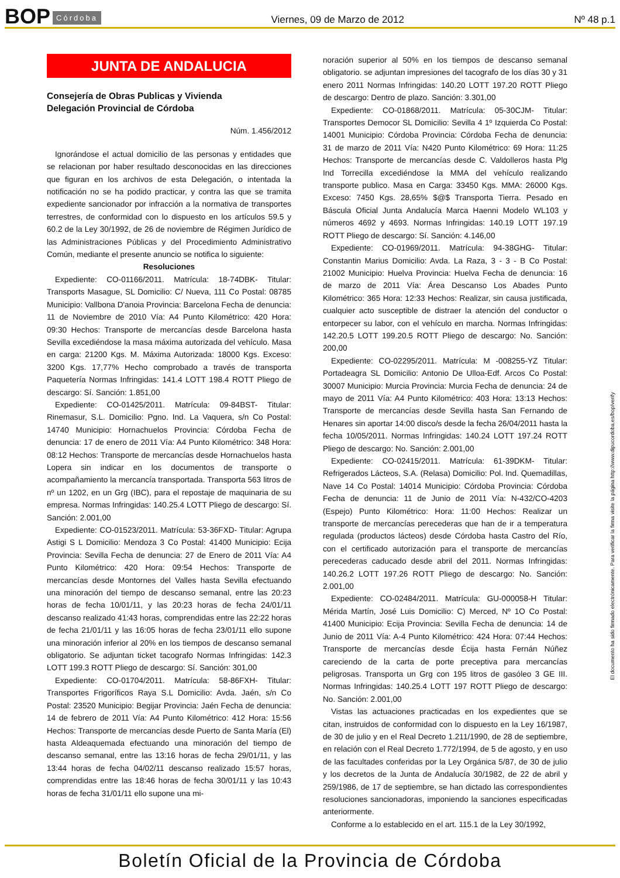BOP Córdoba Viernes, 09 de Marzo de 2012 Nº 48 p.1
JUNTA DE ANDALUCIA
Consejería de Obras Publicas y Vivienda
Delegación Provincial de Córdoba
Núm. 1.456/2012
Ignorándose el actual domicilio de las personas y entidades que se relacionan por haber resultado desconocidas en las direcciones que figuran en los archivos de esta Delegación, o intentada la notificación no se ha podido practicar, y contra las que se tramita expediente sancionador por infracción a la normativa de transportes terrestres, de conformidad con lo dispuesto en los artículos 59.5 y 60.2 de la Ley 30/1992, de 26 de noviembre de Régimen Jurídico de las Administraciones Públicas y del Procedimiento Administrativo Común, mediante el presente anuncio se notifica lo siguiente:
Resoluciones
Expediente: CO-01166/2011. Matrícula: 18-74DBK- Titular: Transports Masague, SL Domicilio: C/ Nueva, 111 Co Postal: 08785 Municipio: Vallbona D'anoia Provincia: Barcelona Fecha de denuncia: 11 de Noviembre de 2010 Vía: A4 Punto Kilométrico: 420 Hora: 09:30 Hechos: Transporte de mercancías desde Barcelona hasta Sevilla excediéndose la masa máxima autorizada del vehículo. Masa en carga: 21200 Kgs. M. Máxima Autorizada: 18000 Kgs. Exceso: 3200 Kgs. 17,77% Hecho comprobado a través de transporta Paquetería Normas Infringidas: 141.4 LOTT 198.4 ROTT Pliego de descargo: Sí. Sanción: 1.851,00
Expediente: CO-01425/2011. Matrícula: 09-84BST- Titular: Rinemasur, S.L. Domicilio: Pgno. Ind. La Vaquera, s/n Co Postal: 14740 Municipio: Hornachuelos Provincia: Córdoba Fecha de denuncia: 17 de enero de 2011 Vía: A4 Punto Kilométrico: 348 Hora: 08:12 Hechos: Transporte de mercancías desde Hornachuelos hasta Lopera sin indicar en los documentos de transporte o acompañamiento la mercancía transportada. Transporta 563 litros de nº un 1202, en un Grg (IBC), para el repostaje de maquinaria de su empresa. Normas Infringidas: 140.25.4 LOTT Pliego de descargo: Sí. Sanción: 2.001,00
Expediente: CO-01523/2011. Matrícula: 53-36FXD- Titular: Agrupa Astigi S L Domicilio: Mendoza 3 Co Postal: 41400 Municipio: Ecija Provincia: Sevilla Fecha de denuncia: 27 de Enero de 2011 Vía: A4 Punto Kilométrico: 420 Hora: 09:54 Hechos: Transporte de mercancías desde Montornes del Valles hasta Sevilla efectuando una minoración del tiempo de descanso semanal, entre las 20:23 horas de fecha 10/01/11, y las 20:23 horas de fecha 24/01/11 descanso realizado 41:43 horas, comprendidas entre las 22:22 horas de fecha 21/01/11 y las 16:05 horas de fecha 23/01/11 ello supone una minoración inferior al 20% en los tiempos de descanso semanal obligatorio. Se adjuntan ticket tacografo Normas Infringidas: 142.3 LOTT 199.3 ROTT Pliego de descargo: Sí. Sanción: 301,00
Expediente: CO-01704/2011. Matrícula: 58-86FXH- Titular: Transportes Frigoríficos Raya S.L Domicilio: Avda. Jaén, s/n Co Postal: 23520 Municipio: Begijar Provincia: Jaén Fecha de denuncia: 14 de febrero de 2011 Vía: A4 Punto Kilométrico: 412 Hora: 15:56 Hechos: Transporte de mercancías desde Puerto de Santa María (El) hasta Aldeaquemada efectuando una minoración del tiempo de descanso semanal, entre las 13:16 horas de fecha 29/01/11, y las 13:44 horas de fecha 04/02/11 descanso realizado 15:57 horas, comprendidas entre las 18:46 horas de fecha 30/01/11 y las 10:43 horas de fecha 31/01/11 ello supone una mi-
noración superior al 50% en los tiempos de descanso semanal obligatorio. se adjuntan impresiones del tacografo de los días 30 y 31 enero 2011 Normas Infringidas: 140.20 LOTT 197.20 ROTT Pliego de descargo: Dentro de plazo. Sanción: 3.301,00
Expediente: CO-01868/2011. Matrícula: 05-30CJM- Titular: Transportes Democor SL Domicilio: Sevilla 4 1º Izquierda Co Postal: 14001 Municipio: Córdoba Provincia: Córdoba Fecha de denuncia: 31 de marzo de 2011 Vía: N420 Punto Kilométrico: 69 Hora: 11:25 Hechos: Transporte de mercancías desde C. Valdolleros hasta Plg Ind Torrecilla excediéndose la MMA del vehículo realizando transporte publico. Masa en Carga: 33450 Kgs. MMA: 26000 Kgs. Exceso: 7450 Kgs. 28,65% $@$ Transporta Tierra. Pesado en Báscula Oficial Junta Andalucía Marca Haenni Modelo WL103 y números 4692 y 4693. Normas Infringidas: 140.19 LOTT 197.19 ROTT Pliego de descargo: Sí. Sanción: 4.146,00
Expediente: CO-01969/2011. Matrícula: 94-38GHG- Titular: Constantin Marius Domicilio: Avda. La Raza, 3 - 3 - B Co Postal: 21002 Municipio: Huelva Provincia: Huelva Fecha de denuncia: 16 de marzo de 2011 Vía: Área Descanso Los Abades Punto Kilométrico: 365 Hora: 12:33 Hechos: Realizar, sin causa justificada, cualquier acto susceptible de distraer la atención del conductor o entorpecer su labor, con el vehículo en marcha. Normas Infringidas: 142.20.5 LOTT 199.20.5 ROTT Pliego de descargo: No. Sanción: 200,00
Expediente: CO-02295/2011. Matrícula: M -008255-YZ Titular: Portadeagra SL Domicilio: Antonio De Ulloa-Edf. Arcos Co Postal: 30007 Municipio: Murcia Provincia: Murcia Fecha de denuncia: 24 de mayo de 2011 Vía: A4 Punto Kilométrico: 403 Hora: 13:13 Hechos: Transporte de mercancías desde Sevilla hasta San Fernando de Henares sin aportar 14:00 disco/s desde la fecha 26/04/2011 hasta la fecha 10/05/2011. Normas Infringidas: 140.24 LOTT 197.24 ROTT Pliego de descargo: No. Sanción: 2.001,00
Expediente: CO-02415/2011. Matrícula: 61-39DKM- Titular: Refrigerados Lácteos, S.A. (Relasa) Domicilio: Pol. Ind. Quemadillas, Nave 14 Co Postal: 14014 Municipio: Córdoba Provincia: Córdoba Fecha de denuncia: 11 de Junio de 2011 Vía: N-432/CO-4203 (Espejo) Punto Kilométrico: Hora: 11:00 Hechos: Realizar un transporte de mercancías perecederas que han de ir a temperatura regulada (productos lácteos) desde Córdoba hasta Castro del Río, con el certificado autorización para el transporte de mercancías perecederas caducado desde abril del 2011. Normas Infringidas: 140.26.2 LOTT 197.26 ROTT Pliego de descargo: No. Sanción: 2.001,00
Expediente: CO-02484/2011. Matrícula: GU-000058-H Titular: Mérida Martín, José Luis Domicilio: C) Merced, Nº 1O Co Postal: 41400 Municipio: Ecija Provincia: Sevilla Fecha de denuncia: 14 de Junio de 2011 Vía: A-4 Punto Kilométrico: 424 Hora: 07:44 Hechos: Transporte de mercancías desde Écija hasta Fernán Núñez careciendo de la carta de porte preceptiva para mercancías peligrosas. Transporta un Grg con 195 litros de gasóleo 3 GE III. Normas Infringidas: 140.25.4 LOTT 197 ROTT Pliego de descargo: No. Sanción: 2.001,00
Vistas las actuaciones practicadas en los expedientes que se citan, instruidos de conformidad con lo dispuesto en la Ley 16/1987, de 30 de julio y en el Real Decreto 1.211/1990, de 28 de septiembre, en relación con el Real Decreto 1.772/1994, de 5 de agosto, y en uso de las facultades conferidas por la Ley Orgánica 5/87, de 30 de julio y los decretos de la Junta de Andalucía 30/1982, de 22 de abril y 259/1986, de 17 de septiembre, se han dictado las correspondientes resoluciones sancionadoras, imponiendo la sanciones especificadas anteriormente.
Conforme a lo establecido en el art. 115.1 de la Ley 30/1992,
El documento ha sido firmado electrónicamente. Para verificar la firma visite la página http://www.dipucordoba.es/bop/verify
Boletín Oficial de la Provincia de Córdoba